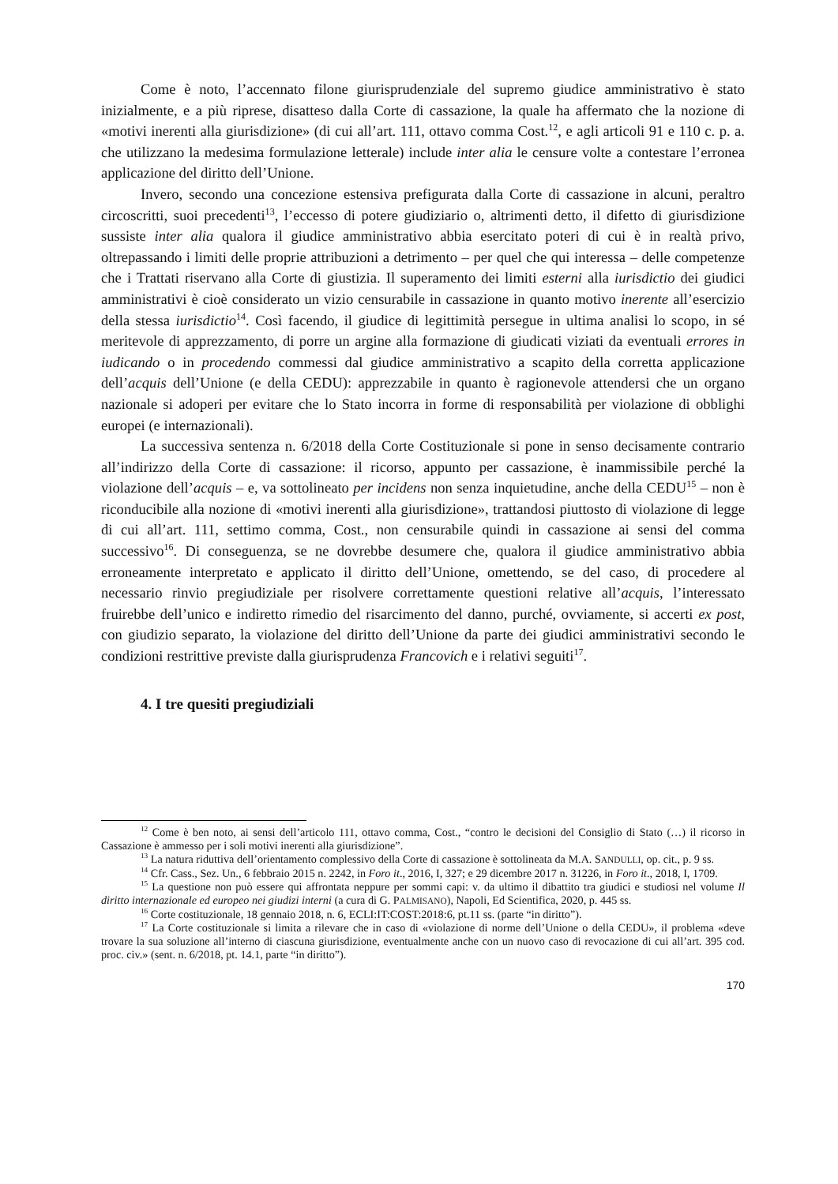Come è noto, l’accennato filone giurisprudenziale del supremo giudice amministrativo è stato inizialmente, e a più riprese, disatteso dalla Corte di cassazione, la quale ha affermato che la nozione di «motivi inerenti alla giurisdizione» (di cui all’art. 111, ottavo comma Cost.<sup>12</sup>, e agli articoli 91 e 110 c. p. a. che utilizzano la medesima formulazione letterale) include inter alia le censure volte a contestare l’erronea applicazione del diritto dell’Unione.
Invero, secondo una concezione estensiva prefigurata dalla Corte di cassazione in alcuni, peraltro circoscritti, suoi precedenti<sup>13</sup>, l’eccesso di potere giudiziario o, altrimenti detto, il difetto di giurisdizione sussiste inter alia qualora il giudice amministrativo abbia esercitato poteri di cui è in realtà privo, oltrepassando i limiti delle proprie attribuzioni a detrimento – per quel che qui interessa – delle competenze che i Trattati riservano alla Corte di giustizia. Il superamento dei limiti esterni alla iurisdictio dei giudici amministrativi è cioè considerato un vizio censurabile in cassazione in quanto motivo inerente all’esercizio della stessa iurisdictio<sup>14</sup>. Così facendo, il giudice di legittimità persegue in ultima analisi lo scopo, in sé meritevole di apprezzamento, di porre un argine alla formazione di giudicati viziati da eventuali errores in iudicando o in procedendo commessi dal giudice amministrativo a scapito della corretta applicazione dell’acquis dell’Unione (e della CEDU): apprezzabile in quanto è ragionevole attendersi che un organo nazionale si adoperi per evitare che lo Stato incorra in forme di responsabilità per violazione di obblighi europei (e internazionali).
La successiva sentenza n. 6/2018 della Corte Costituzionale si pone in senso decisamente contrario all’indirizzo della Corte di cassazione: il ricorso, appunto per cassazione, è inammissibile perché la violazione dell’acquis – e, va sottolineato per incidens non senza inquietudine, anche della CEDU<sup>15</sup> – non è riconducibile alla nozione di «motivi inerenti alla giurisdizione», trattandosi piuttosto di violazione di legge di cui all’art. 111, settimo comma, Cost., non censurabile quindi in cassazione ai sensi del comma successivo<sup>16</sup>. Di conseguenza, se ne dovrebbe desumere che, qualora il giudice amministrativo abbia erroneamente interpretato e applicato il diritto dell’Unione, omettendo, se del caso, di procedere al necessario rinvio pregiudiziale per risolvere correttamente questioni relative all’acquis, l’interessato fruirebbe dell’unico e indiretto rimedio del risarcimento del danno, purché, ovviamente, si accerti ex post, con giudizio separato, la violazione del diritto dell’Unione da parte dei giudici amministrativi secondo le condizioni restrittive previste dalla giurisprudenza Francovich e i relativi seguiti<sup>17</sup>.
4. I tre quesiti pregiudiziali
<sup>12</sup> Come è ben noto, ai sensi dell’articolo 111, ottavo comma, Cost., “contro le decisioni del Consiglio di Stato (…) il ricorso in Cassazione è ammesso per i soli motivi inerenti alla giurisdizione”.
<sup>13</sup> La natura riduttiva dell’orientamento complessivo della Corte di cassazione è sottolineata da M.A. SANDULLI, op. cit., p. 9 ss.
<sup>14</sup> Cfr. Cass., Sez. Un., 6 febbraio 2015 n. 2242, in Foro it., 2016, I, 327; e 29 dicembre 2017 n. 31226, in Foro it., 2018, I, 1709.
<sup>15</sup> La questione non può essere qui affrontata neppure per sommi capi: v. da ultimo il dibattito tra giudici e studiosi nel volume Il diritto internazionale ed europeo nei giudizi interni (a cura di G. PALMISANO), Napoli, Ed Scientifica, 2020, p. 445 ss.
<sup>16</sup> Corte costituzionale, 18 gennaio 2018, n. 6, ECLI:IT:COST:2018:6, pt.11 ss. (parte “in diritto”).
<sup>17</sup> La Corte costituzionale si limita a rilevare che in caso di «violazione di norme dell’Unione o della CEDU», il problema «deve trovare la sua soluzione all’interno di ciascuna giurisdizione, eventualmente anche con un nuovo caso di revocazione di cui all’art. 395 cod. proc. civ.» (sent. n. 6/2018, pt. 14.1, parte “in diritto”).
170